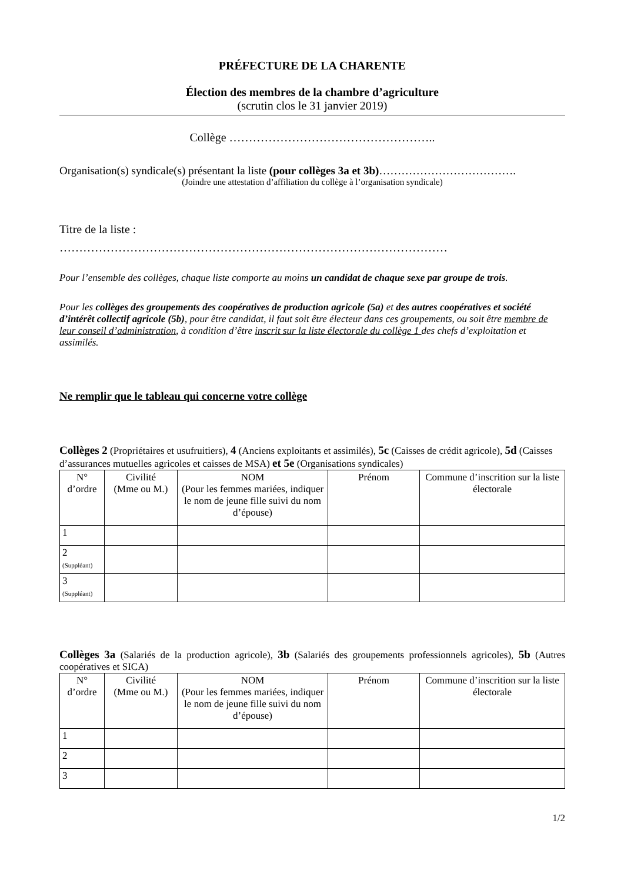PRÉFECTURE DE LA CHARENTE
Élection des membres de la chambre d’agriculture
(scrutin clos le 31 janvier 2019)
Collège ……………………………………………..
Organisation(s) syndicale(s) présentant la liste (pour collèges 3a et 3b)……………………………….
(Joindre une attestation d’affiliation du collège à l’organisation syndicale)
Titre de la liste :
………………………………………………………………………………………
Pour l’ensemble des collèges, chaque liste comporte au moins un candidat de chaque sexe par groupe de trois.
Pour les collèges des groupements des coopératives de production agricole (5a) et des autres coopératives et société d’intérêt collectif agricole (5b), pour être candidat, il faut soit être électeur dans ces groupements, ou soit être membre de leur conseil d’administration, à condition d’être inscrit sur la liste électorale du collège 1 des chefs d’exploitation et assimilés.
Ne remplir que le tableau qui concerne votre collège
Collèges 2 (Propriétaires et usufruitiers), 4 (Anciens exploitants et assimilés), 5c (Caisses de crédit agricole), 5d (Caisses d’assurances mutuelles agricoles et caisses de MSA) et 5e (Organisations syndicales)
| N° d’ordre | Civilité (Mme ou M.) | NOM (Pour les femmes mariées, indiquer le nom de jeune fille suivi du nom d’épouse) | Prénom | Commune d’inscrition sur la liste électorale |
| --- | --- | --- | --- | --- |
| 1 | | | | |
| 2 (Suppléant) | | | | |
| 3 (Suppléant) | | | | |
Collèges 3a (Salariés de la production agricole), 3b (Salariés des groupements professionnels agricoles), 5b (Autres coopératives et SICA)
| N° d’ordre | Civilité (Mme ou M.) | NOM (Pour les femmes mariées, indiquer le nom de jeune fille suivi du nom d’épouse) | Prénom | Commune d’inscrition sur la liste électorale |
| --- | --- | --- | --- | --- |
| 1 | | | | |
| 2 | | | | |
| 3 | | | | |
1/2